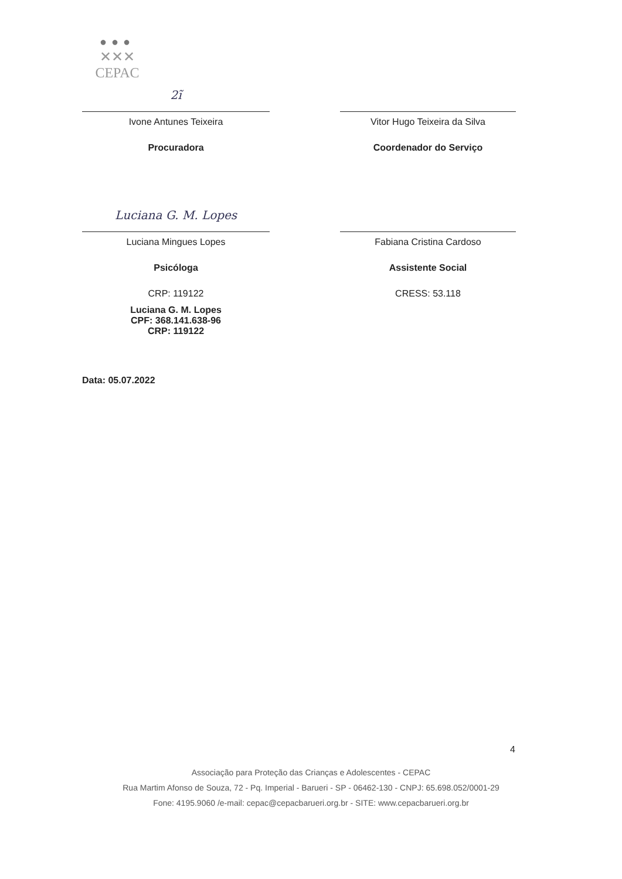●●●
✕✕✕
CEPAC
2ı̃
Ivone Antunes Teixeira
Procuradora
Vitor Hugo Teixeira da Silva
Coordenador do Serviço
Luciana G. M. Lopes
Luciana Mingues Lopes
Psicóloga
CRP: 119122
Luciana G. M. Lopes
CPF: 368.141.638-96
CRP: 119122
Fabiana Cristina Cardoso
Assistente Social
CRESS: 53.118
Data: 05.07.2022
4
Associação para Proteção das Crianças e Adolescentes - CEPAC
Rua Martim Afonso de Souza, 72 - Pq. Imperial - Barueri - SP - 06462-130 - CNPJ: 65.698.052/0001-29
Fone: 4195.9060 /e-mail: cepac@cepacbarueri.org.br - SITE: www.cepacbarueri.org.br